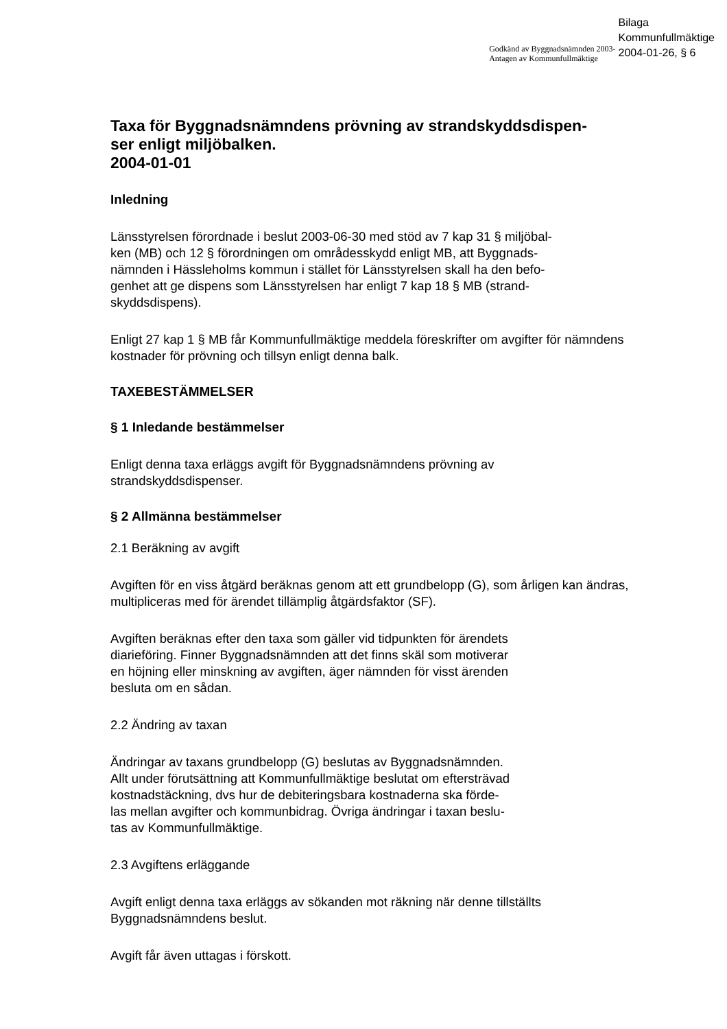Godkänd av Byggnadsnämnden 2003-
Antagen av Kommunfullmäktige
Bilaga
Kommunfullmäktige
2004-01-26, § 6
Taxa för Byggnadsnämndens prövning av strandskyddsdispen-
ser enligt miljöbalken.
2004-01-01
Inledning
Länsstyrelsen förordnade i beslut 2003-06-30 med stöd av 7 kap 31 § miljöbal-
ken (MB) och 12 § förordningen om områdesskydd enligt MB, att Byggnads-
nämnden i Hässleholms kommun i stället för Länsstyrelsen skall ha den befo-
genhet att ge dispens som Länsstyrelsen har enligt 7 kap 18 § MB (strand-
skyddsdispens).
Enligt 27 kap 1 § MB får Kommunfullmäktige meddela föreskrifter om avgifter för nämndens kostnader för prövning och tillsyn enligt denna balk.
TAXEBESTÄMMELSER
§ 1 Inledande bestämmelser
Enligt denna taxa erläggs avgift för Byggnadsnämndens prövning av
strandskyddsdispenser.
§ 2 Allmänna bestämmelser
2.1 Beräkning av avgift
Avgiften för en viss åtgärd beräknas genom att ett grundbelopp (G), som årligen kan ändras, multipliceras med för ärendet tillämplig åtgärdsfaktor (SF).
Avgiften beräknas efter den taxa som gäller vid tidpunkten för ärendets
diarieföring. Finner Byggnadsnämnden att det finns skäl som motiverar
en höjning eller minskning av avgiften, äger nämnden för visst ärenden
besluta om en sådan.
2.2 Ändring av taxan
Ändringar av taxans grundbelopp (G) beslutas av Byggnadsnämnden.
Allt under förutsättning att Kommunfullmäktige beslutat om eftersträvad
kostnadstäckning, dvs hur de debiteringsbara kostnaderna ska förde-
las mellan avgifter och kommunbidrag. Övriga ändringar i taxan beslu-
tas av Kommunfullmäktige.
2.3 Avgiftens erläggande
Avgift enligt denna taxa erläggs av sökanden mot räkning när denne tillställts
Byggnadsnämndens beslut.
Avgift får även uttagas i förskott.